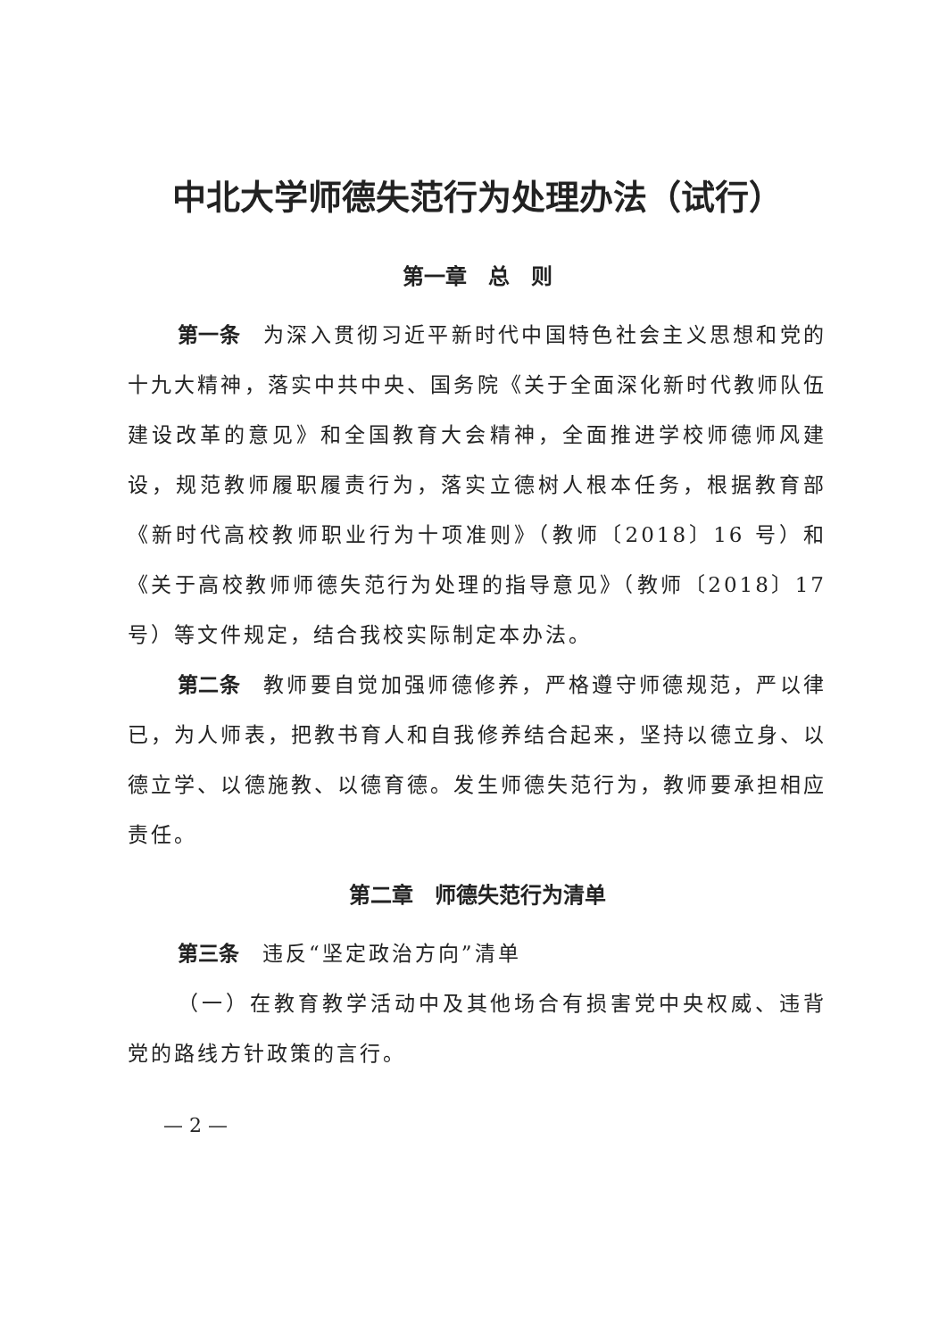中北大学师德失范行为处理办法（试行）
第一章　总　则
第一条　为深入贯彻习近平新时代中国特色社会主义思想和党的十九大精神，落实中共中央、国务院《关于全面深化新时代教师队伍建设改革的意见》和全国教育大会精神，全面推进学校师德师风建设，规范教师履职履责行为，落实立德树人根本任务，根据教育部《新时代高校教师职业行为十项准则》（教师〔2018〕16 号）和《关于高校教师师德失范行为处理的指导意见》（教师〔2018〕17 号）等文件规定，结合我校实际制定本办法。
第二条　教师要自觉加强师德修养，严格遵守师德规范，严以律已，为人师表，把教书育人和自我修养结合起来，坚持以德立身、以德立学、以德施教、以德育德。发生师德失范行为，教师要承担相应责任。
第二章　师德失范行为清单
第三条　违反“坚定政治方向”清单
（一）在教育教学活动中及其他场合有损害党中央权威、违背党的路线方针政策的言行。
— 2 —